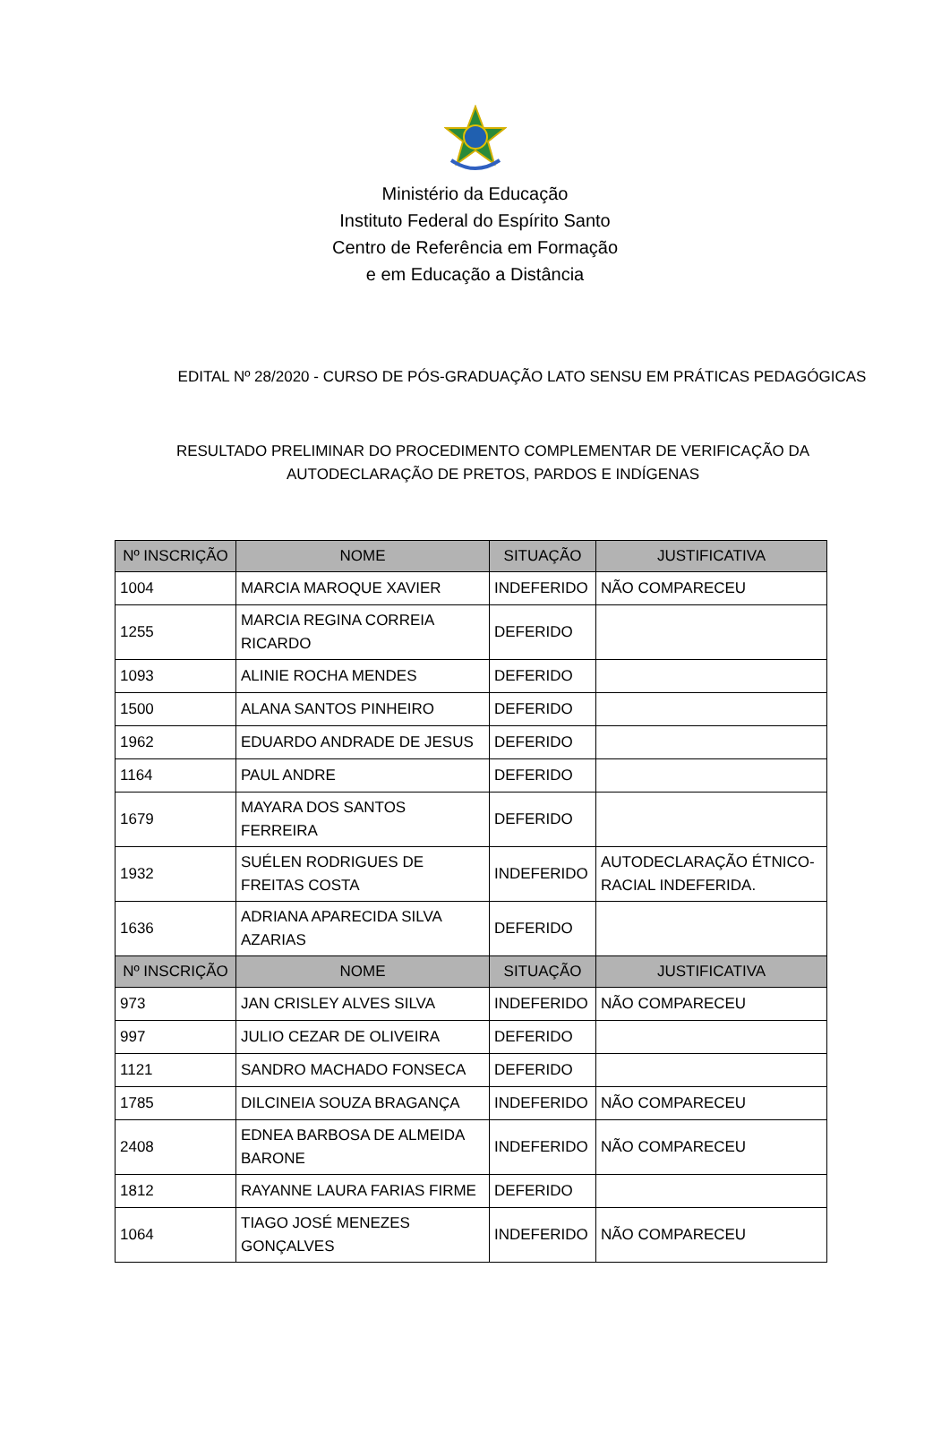Ministério da Educação
Instituto Federal do Espírito Santo
Centro de Referência em Formação
e em Educação a Distância
EDITAL Nº 28/2020 - CURSO DE PÓS-GRADUAÇÃO LATO SENSU EM PRÁTICAS PEDAGÓGICAS
RESULTADO PRELIMINAR DO PROCEDIMENTO COMPLEMENTAR DE VERIFICAÇÃO DA
AUTODECLARAÇÃO DE PRETOS, PARDOS E INDÍGENAS
| Nº INSCRIÇÃO | NOME | SITUAÇÃO | JUSTIFICATIVA |
| --- | --- | --- | --- |
| 1004 | MARCIA MAROQUE XAVIER | INDEFERIDO | NÃO COMPARECEU |
| 1255 | MARCIA REGINA CORREIA RICARDO | DEFERIDO | |
| 1093 | ALINIE ROCHA MENDES | DEFERIDO | |
| 1500 | ALANA SANTOS PINHEIRO | DEFERIDO | |
| 1962 | EDUARDO ANDRADE DE JESUS | DEFERIDO | |
| 1164 | PAUL ANDRE | DEFERIDO | |
| 1679 | MAYARA DOS SANTOS FERREIRA | DEFERIDO | |
| 1932 | SUÉLEN RODRIGUES DE FREITAS COSTA | INDEFERIDO | AUTODECLARAÇÃO ÉTNICO-RACIAL INDEFERIDA. |
| 1636 | ADRIANA APARECIDA SILVA AZARIAS | DEFERIDO | |
| Nº INSCRIÇÃO | NOME | SITUAÇÃO | JUSTIFICATIVA |
| 973 | JAN CRISLEY ALVES SILVA | INDEFERIDO | NÃO COMPARECEU |
| 997 | JULIO CEZAR DE OLIVEIRA | DEFERIDO | |
| 1121 | SANDRO MACHADO FONSECA | DEFERIDO | |
| 1785 | DILCINEIA SOUZA BRAGANÇA | INDEFERIDO | NÃO COMPARECEU |
| 2408 | EDNEA BARBOSA DE ALMEIDA BARONE | INDEFERIDO | NÃO COMPARECEU |
| 1812 | RAYANNE LAURA FARIAS FIRME | DEFERIDO | |
| 1064 | TIAGO JOSÉ MENEZES GONÇALVES | INDEFERIDO | NÃO COMPARECEU |